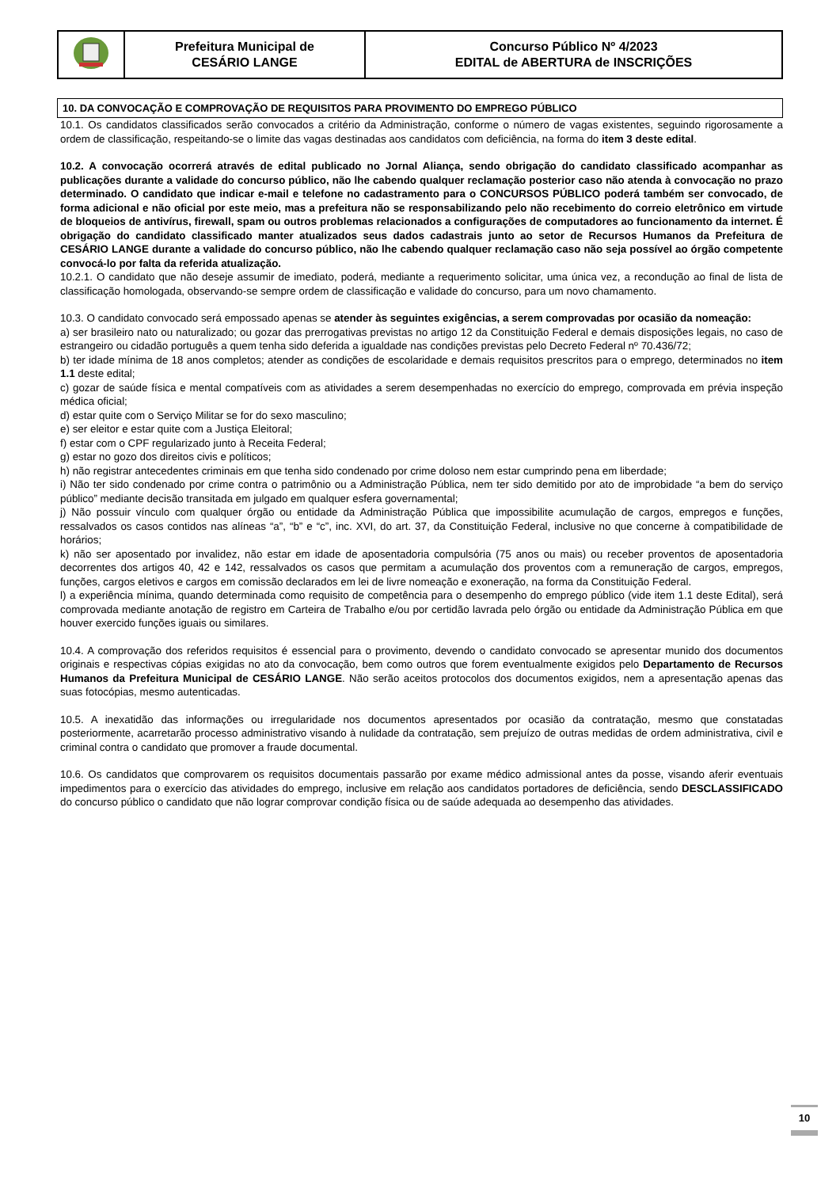| | Prefeitura Municipal de CESÁRIO LANGE | Concurso Público Nº 4/2023 EDITAL de ABERTURA de INSCRIÇÕES |
10. DA CONVOCAÇÃO E COMPROVAÇÃO DE REQUISITOS PARA PROVIMENTO DO EMPREGO PÚBLICO
10.1. Os candidatos classificados serão convocados a critério da Administração, conforme o número de vagas existentes, seguindo rigorosamente a ordem de classificação, respeitando-se o limite das vagas destinadas aos candidatos com deficiência, na forma do item 3 deste edital.
10.2. A convocação ocorrerá através de edital publicado no Jornal Aliança, sendo obrigação do candidato classificado acompanhar as publicações durante a validade do concurso público, não lhe cabendo qualquer reclamação posterior caso não atenda à convocação no prazo determinado. O candidato que indicar e-mail e telefone no cadastramento para o CONCURSOS PÚBLICO poderá também ser convocado, de forma adicional e não oficial por este meio, mas a prefeitura não se responsabilizando pelo não recebimento do correio eletrônico em virtude de bloqueios de antivírus, firewall, spam ou outros problemas relacionados a configurações de computadores ao funcionamento da internet. É obrigação do candidato classificado manter atualizados seus dados cadastrais junto ao setor de Recursos Humanos da Prefeitura de CESÁRIO LANGE durante a validade do concurso público, não lhe cabendo qualquer reclamação caso não seja possível ao órgão competente convocá-lo por falta da referida atualização.
10.2.1. O candidato que não deseje assumir de imediato, poderá, mediante a requerimento solicitar, uma única vez, a recondução ao final de lista de classificação homologada, observando-se sempre ordem de classificação e validade do concurso, para um novo chamamento.
10.3. O candidato convocado será empossado apenas se atender às seguintes exigências, a serem comprovadas por ocasião da nomeação:
a) ser brasileiro nato ou naturalizado; ou gozar das prerrogativas previstas no artigo 12 da Constituição Federal e demais disposições legais, no caso de estrangeiro ou cidadão português a quem tenha sido deferida a igualdade nas condições previstas pelo Decreto Federal nº 70.436/72;
b) ter idade mínima de 18 anos completos; atender as condições de escolaridade e demais requisitos prescritos para o emprego, determinados no item 1.1 deste edital;
c) gozar de saúde física e mental compatíveis com as atividades a serem desempenhadas no exercício do emprego, comprovada em prévia inspeção médica oficial;
d) estar quite com o Serviço Militar se for do sexo masculino;
e) ser eleitor e estar quite com a Justiça Eleitoral;
f) estar com o CPF regularizado junto à Receita Federal;
g) estar no gozo dos direitos civis e políticos;
h) não registrar antecedentes criminais em que tenha sido condenado por crime doloso nem estar cumprindo pena em liberdade;
i) Não ter sido condenado por crime contra o patrimônio ou a Administração Pública, nem ter sido demitido por ato de improbidade “a bem do serviço público” mediante decisão transitada em julgado em qualquer esfera governamental;
j) Não possuir vínculo com qualquer órgão ou entidade da Administração Pública que impossibilite acumulação de cargos, empregos e funções, ressalvados os casos contidos nas alíneas “a”, “b” e “c”, inc. XVI, do art. 37, da Constituição Federal, inclusive no que concerne à compatibilidade de horários;
k) não ser aposentado por invalidez, não estar em idade de aposentadoria compulsória (75 anos ou mais) ou receber proventos de aposentadoria decorrentes dos artigos 40, 42 e 142, ressalvados os casos que permitam a acumulação dos proventos com a remuneração de cargos, empregos, funções, cargos eletivos e cargos em comissão declarados em lei de livre nomeação e exoneração, na forma da Constituição Federal.
l) a experiência mínima, quando determinada como requisito de competência para o desempenho do emprego público (vide item 1.1 deste Edital), será comprovada mediante anotação de registro em Carteira de Trabalho e/ou por certidão lavrada pelo órgão ou entidade da Administração Pública em que houver exercido funções iguais ou similares.
10.4. A comprovação dos referidos requisitos é essencial para o provimento, devendo o candidato convocado se apresentar munido dos documentos originais e respectivas cópias exigidas no ato da convocação, bem como outros que forem eventualmente exigidos pelo Departamento de Recursos Humanos da Prefeitura Municipal de CESÁRIO LANGE. Não serão aceitos protocolos dos documentos exigidos, nem a apresentação apenas das suas fotocópias, mesmo autenticadas.
10.5. A inexatidão das informações ou irregularidade nos documentos apresentados por ocasião da contratação, mesmo que constatadas posteriormente, acarretarão processo administrativo visando à nulidade da contratação, sem prejuízo de outras medidas de ordem administrativa, civil e criminal contra o candidato que promover a fraude documental.
10.6. Os candidatos que comprovarem os requisitos documentais passarão por exame médico admissional antes da posse, visando aferir eventuais impedimentos para o exercício das atividades do emprego, inclusive em relação aos candidatos portadores de deficiência, sendo DESCLASSIFICADO do concurso público o candidato que não lograr comprovar condição física ou de saúde adequada ao desempenho das atividades.
10